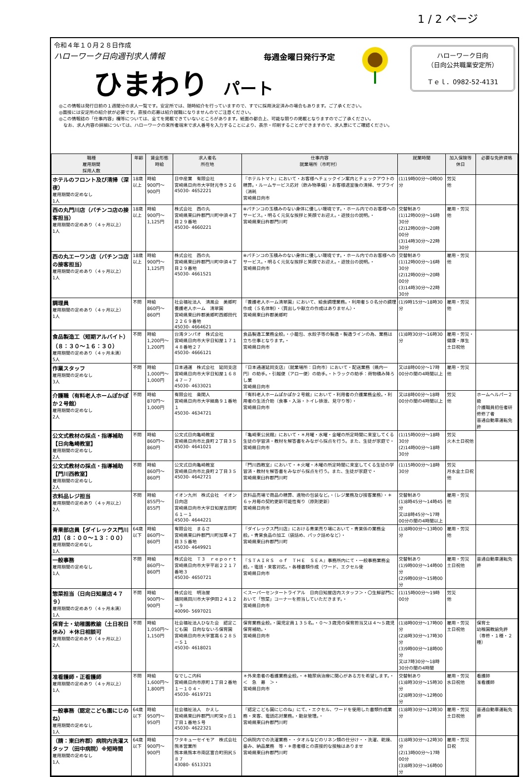1 / 2 ページ
令和４年１０月２８日作成
ハローワーク日向週刊求人情報
毎週金曜日発行予定
ひまわり パート
ハローワーク日向
（日向公共職業安定所）
Ｔｅｌ．0982-52-4131
◎この情報は発行日前の１週間分の求人一覧です。安定所では、随時紹介を行っていますので、すでに採用決定済みの場合もあります。ご了承ください。
◎面接には安定所の紹介状が必要です。直接の応募は紹介就職になりませんのでご注意ください。
◎この情報誌の「仕事内容」欄等については、全てを掲載できていないところがあります。紙面の都合上、可能な限りの掲載となりますのでご了承ください。
　なお、求人内容の詳細については、ハローワークの来所者端末で求人番号を入力することにより、表示・印刷することができますので、求人票にてご確認ください。
| 職種 雇用期間 採用人数 | 年齢 | 賃金形態 時給 | 求人者名 所在地 | 仕事内容 就業場所（市町村） | 就業時間 | 加入保険等 休日 | 必要な免許資格 |
| --- | --- | --- | --- | --- | --- | --- | --- |
| ホテルのフロント及び清掃（深夜） 雇用期間の定めなし 1人 | 18歳以上 | 時給 900円～900円 | 日中産業 有限会社 宮崎県日向市大字財光寺５２６ 45030- 4652221 | 『ホテルトマト』において・お客様へチェックイン案内とチェックアウトの精算。・ルームサービス応対（飲み物準備）・お客様退室後の清掃、サプライ（消耗 宮崎県日向市 | (1)19時00分～0時00分 | 労災 他 | |
| 西の丸門川店（パチンコ店の接客担当） 雇用期間の定めあり（４ヶ月以上） 1人 | 18歳以上 | 時給 900円～1,125円 | 株式会社 西の丸 宮崎県東臼杵郡門川町中須４丁目２９番地 45030- 4660221 | ※パチンコの玉積みのない身体に優しい環境です。・ホール内でのお客様へのサービス。・明るく元気な挨拶と笑顔でお迎え。・遊技台の説明。・ 宮崎県東臼杵郡門川町 | 交替制あり (1)12時00分～16時30分 (2)12時00分～20時00分 (3)14時30分～22時30分 | 雇用・労災 他 | |
| 西の丸エーワン店（パチンコ店の接客担当） 雇用期間の定めあり（４ヶ月以上） 1人 | 18歳以上 | 時給 900円～1,125円 | 株式会社 西の丸 宮崎県東臼杵郡門川町中須４丁目２９番地 45030- 4661521 | ※パチンコの玉積みのない身体に優しい環境です。・ホール内でのお客様へのサービス。・明るく元気な挨拶と笑顔でお迎え。・遊技台の説明。・ 宮崎県日向市 | 交替制あり (1)12時00分～16時30分 (2)12時00分～20時00分 (3)14時30分～22時30分 | 雇用・労災 他 | |
| 調理員 雇用期間の定めあり（４ヶ月以上） 1人 | 不問 | 時給 860円～860円 | 社会福祉法人 清風会 美郷町養護老人ホーム 清翠園 宮崎県東臼杵郡美郷町西郷田代２２６９番地 45030- 4664621 | 『養護老人ホーム清翠園』において、給食調理業務。・利用者５０名分の調理作成（５名体制）・（買出しや献立の作成はありません）・ 宮崎県東臼杵郡美郷町 | (1)9時15分～18時30分 | 雇用・労災 他 | |
| 食品製造工（短期アルバイト）（８：３０～１６：３０） 雇用期間の定めあり（４ヶ月未満） 5人 | 不問 | 時給 1,200円～1,200円 | 台湾タンパオ 株式会社 宮崎県日向市大字日知屋１７１４８番地２７ 45030- 4666121 | 食品製造工業務全般。・小籠包、水餃子等の製造・製造ラインの為、業務は立ち仕事となります。・ 宮崎県日向市 | (1)8時30分～16時30分 | 雇用・労災・健康・厚生 土日祝他 | |
| 作業スタッフ 雇用期間の定めなし 3人 | 不問 | 時給 1,000円～1,000円 | 日本通運 株式会社 延岡支店 宮崎県日向市大字日知屋１６８４７－７ 45030- 4633021 | 『日本通運延岡支店』（就業場所：日向市）において・配送業務（県内一円）の助手。・引越便（アロー便）の助手。・トラックの助手：荷物積み降ろし業 宮崎県日向市 | 又は8時00分～17時00分の間の4時間以上 | 雇用・労災 他 | |
| 介護職（有料老人ホームぽかぽか２号館） 雇用期間の定めなし 2人 | 不問 | 時給 870円～1,000円 | 有限会社 楽閑人 宮崎県日向市大字細島９１番地１ 45030- 4634721 | 『有料老人ホームぽかぽか２号館』において・利用者の介護業務全般。・利用者の生活介助（食事・入浴・トイレ排泄、見守り等）・ 宮崎県日向市 | 又は8時00分～18時00分の間の4時間以上 | 労災 他 | ホームヘルパー２級 介護職員初任者研修修了者 普通自動車運転免許 |
| 公文式教材の採点・指導補助【日向亀崎教室】 雇用期間の定めなし 2人 | 不問 | 時給 860円～860円 | 公文式日向亀崎教室 宮崎県日向市比良町２丁目３５ 45030- 4641021 | 『亀崎東公民館』において・＊月曜・水曜・金曜の所定時間に来室してくる生徒の学習済・教材を解答書をみながら採点を行う。また、生徒が家庭で・ 宮崎県日向市 | (1)15時00分～18時30分 (2)14時00分～18時30分 | 労災 火木土日祝他 | |
| 公文式教材の採点・指導補助【門川西教室】 雇用期間の定めなし 2人 | 不問 | 時給 860円～860円 | 公文式日向亀崎教室 宮崎県日向市比良町２丁目３５ 45030- 4642721 | 『門川西教室』において・＊火曜・木曜の所定時間に来室してくる生徒の学習済・教材を解答書をみながら採点を行う。また、生徒が家庭で・ 宮崎県東臼杵郡門川町 | (1)15時00分～18時30分 | 労災 月水金土日祝他 | |
| 衣料品レジ担当 雇用期間の定めあり（４ヶ月以上） 2人 | 不問 | 時給 855円～855円 | イオン九州 株式会社 イオン日向店 宮崎県日向市大字日知屋古田町６１－１ 45030- 4644221 | 衣料品売場で商品の精算、進物の包装など。・（レジ業務及び接客業務）・＊６ヶ月毎の契約更新可能性有り（原則更新） 宮崎県日向市 | 交替制あり (1)8時45分～14時45分 又は8時45分～17時00分の間の4時間以上 | 雇用・労災 他 | |
| 青果部店員【ダイレックス門川店】（８：００～１３：００） 雇用期間の定めなし 1人 | 64歳以下 | 時給 860円～860円 | 有限会社 まるさ 宮崎県東臼杵郡門川町加草４丁目３５番地 45030- 4649921 | 『ダイレックス門川店』における青果売り場において・青果係の業務全般。・青果食品の加工（袋詰め、パック詰めなど）・ 宮崎県東臼杵郡門川町 | (1)8時00分～13時00分 | 雇用・労災 他 | |
| 一般事務 雇用期間の定めなし 1人 | 不問 | 時給 860円～860円 | 株式会社 Ｔ３ ｒｅｐｏｒｔ 宮崎県日向市大字平岩２２１７番地３ 45030- 4650721 | 『ＳＴＡＩＲＳ ｏｆ ＴＨＥ ＳＥＡ』事務所内にて・一般事務業務全般。・電話・来客対応。・各種書類作成（ワード、エクセル使 宮崎県日向市 | 交替制あり (1)9時00分～14時00分 (2)9時00分～15時00分 | 雇用・労災 土日祝他 | 普通自動車運転免許 |
| 惣菜担当（日向日知屋店４７９） 雇用期間の定めあり（４ヶ月未満） 1人 | 不問 | 時給 900円～900円 | 株式会社 明治屋 福岡県田川市大字伊田２４１２－９ 40090- 5697021 | ＜スーパーセンタートライアル 日向日知屋店内スタッフ＞・〇生鮮部門において「惣菜」コーナーを担当していただきます。・ 宮崎県日向市 | (1)15時00分～19時00分 | 労災 他 | |
| 保育士・幼稚園教諭（土日祝日休み）＊休日相談可 雇用期間の定めあり（４ヶ月以上） 2人 | 不問 | 時給 1,050円～1,150円 | 社会福祉法人ひなた会 認定こども園 日向なないろ保育園 宮崎県日向市大字富高６２８５－５１ 45030- 4618021 | 保育業務全般。・園児定員１３５名。・０～３歳児の保育担当又は４～５歳児保育補助。・ 宮崎県日向市 | (1)8時00分～17時00分 (2)8時30分～17時30分 (3)9時00分～18時00分 又は7時30分～18時30分の間の4時間 | 雇用・労災 土日祝他 | 保育士 幼稚園教諭免許（専修・１種・２種） |
| 准看護師・正看護師 雇用期間の定めあり（４ヶ月以上） 1人 | 不問 | 時給 1,600円～1,800円 | なでしこ内科 宮崎県日向市原町１丁目２番地１－１０４・ 45030- 4619721 | ＊外来患者の看護業務全般。・＊糖尿病治療に関心がある方を希望します。・＜ 急 募 ＞・ 宮崎県日向市 | 交替制あり (1)8時30分～15時30分 (2)8時30分～12時00分 | 雇用・労災 水日祝他 | 看護師 准看護師 |
| 一般事務（認定こども園にじのね） 雇用期間の定めなし 1人 | 64歳以下 | 時給 950円～950円 | 社会福祉法人 かえし 宮崎県東臼杵郡門川町栄ヶ丘１丁目１番地５号 45030- 4622321 | 『認定こども園にじのね』にて、・エクセル、ワードを使用した書類作成業務・来客、電話応対業務。・勤怠管理。・ 宮崎県東臼杵郡門川町 | (1)8時30分～12時30分 | 雇用・労災 土日祝他 | 普通自動車運転免許 |
| （請：東臼杵郡）病院内洗濯スタッフ（田中病院）※短時間 雇用期間の定めなし 1人 | 64歳以下 | 時給 900円～900円 | ワタキューセイモア 株式会社 熊本営業所 熊本県熊本市南区富合町田尻５８７ 43080- 6513321 | 〇病院内での洗濯業務・・タオルなどのリネン類の仕分け・・洗濯、乾燥、畳み、納品業務 等・＊患者様との直接的な接触はありませ 宮崎県東臼杵郡門川町 | (1)8時30分～12時30分 (2)13時00分～17時00分 (3)8時30分～16時00分 | 雇用・労災 日祝 | |